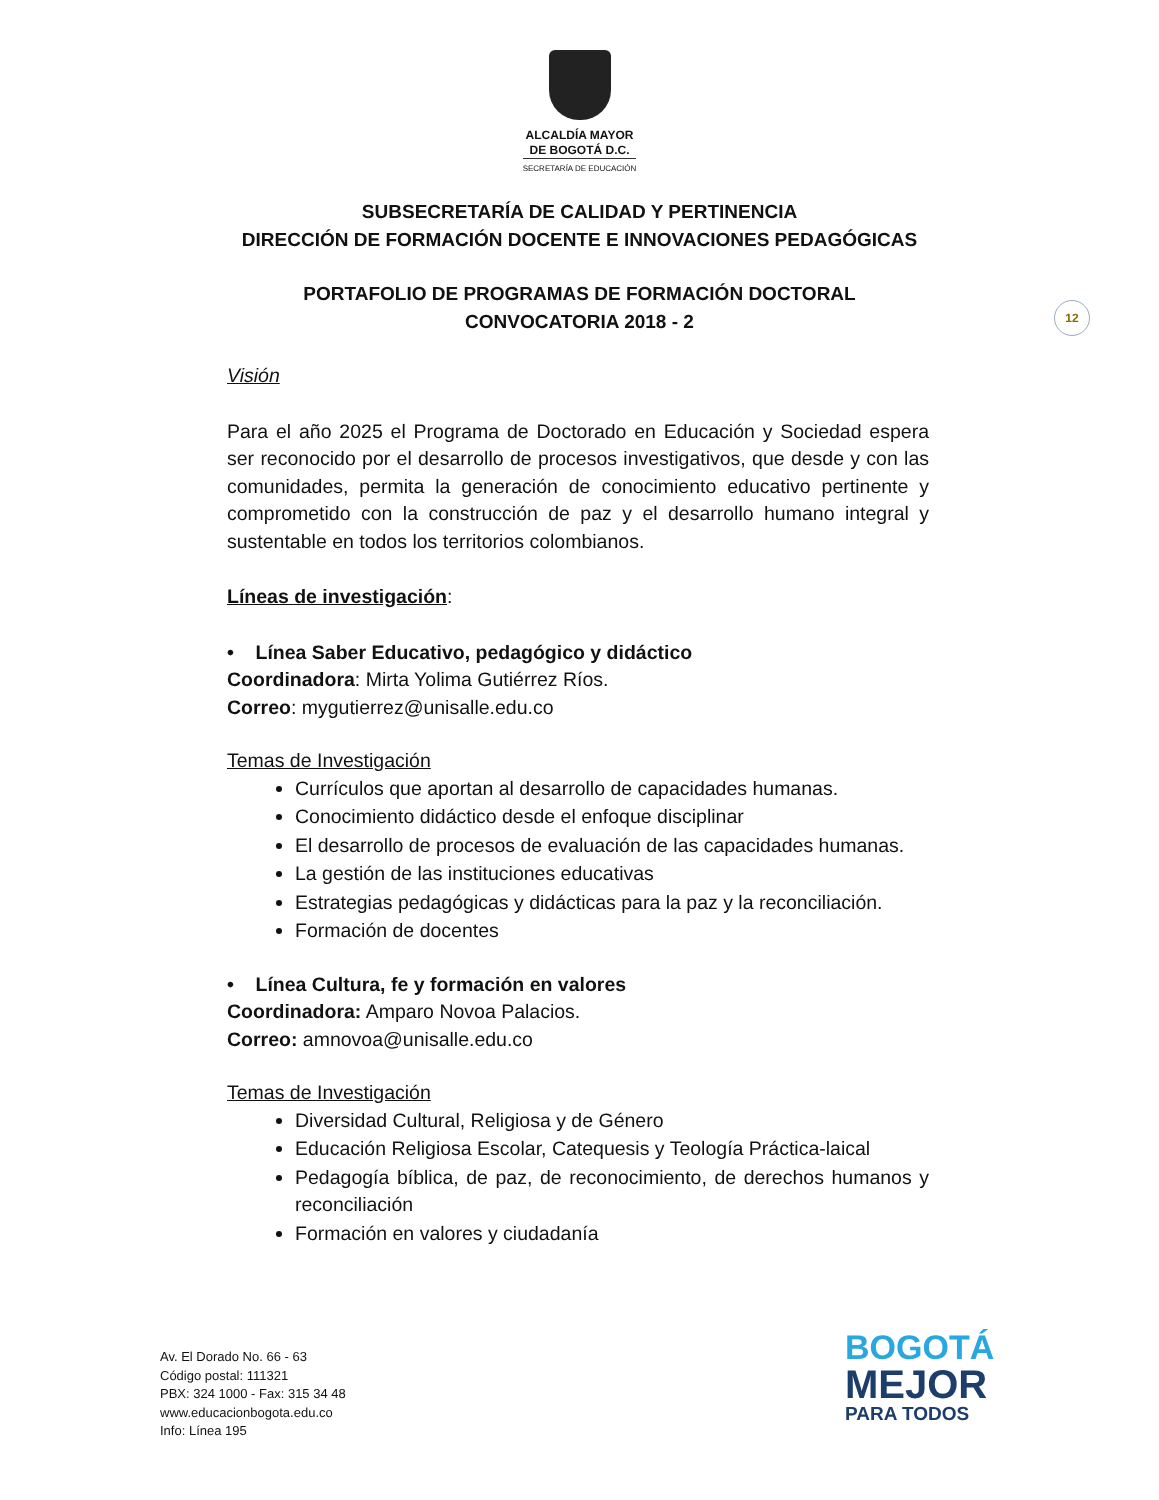ALCALDÍA MAYOR
DE BOGOTÁ D.C.
SECRETARÍA DE EDUCACIÓN
SUBSECRETARÍA DE CALIDAD Y PERTINENCIA
DIRECCIÓN DE FORMACIÓN DOCENTE E INNOVACIONES PEDAGÓGICAS
PORTAFOLIO DE PROGRAMAS DE FORMACIÓN DOCTORAL
CONVOCATORIA 2018 - 2
12
Visión
Para el año 2025 el Programa de Doctorado en Educación y Sociedad espera ser reconocido por el desarrollo de procesos investigativos, que desde y con las comunidades, permita la generación de conocimiento educativo pertinente y comprometido con la construcción de paz y el desarrollo humano integral y sustentable en todos los territorios colombianos.
Líneas de investigación:
• Línea Saber Educativo, pedagógico y didáctico
Coordinadora: Mirta Yolima Gutiérrez Ríos.
Correo: mygutierrez@unisalle.edu.co
Temas de Investigación
Currículos que aportan al desarrollo de capacidades humanas.
Conocimiento didáctico desde el enfoque disciplinar
El desarrollo de procesos de evaluación de las capacidades humanas.
La gestión de las instituciones educativas
Estrategias pedagógicas y didácticas para la paz y la reconciliación.
Formación de docentes
• Línea Cultura, fe y formación en valores
Coordinadora: Amparo Novoa Palacios.
Correo: amnovoa@unisalle.edu.co
Temas de Investigación
Diversidad Cultural, Religiosa y de Género
Educación Religiosa Escolar, Catequesis y Teología Práctica-laical
Pedagogía bíblica, de paz, de reconocimiento, de derechos humanos y reconciliación
Formación en valores y ciudadanía
Av. El Dorado No. 66 - 63
Código postal: 111321
PBX: 324 1000 - Fax: 315 34 48
www.educacionbogota.edu.co
Info: Línea 195
BOGOTÁ
MEJOR
PARA TODOS